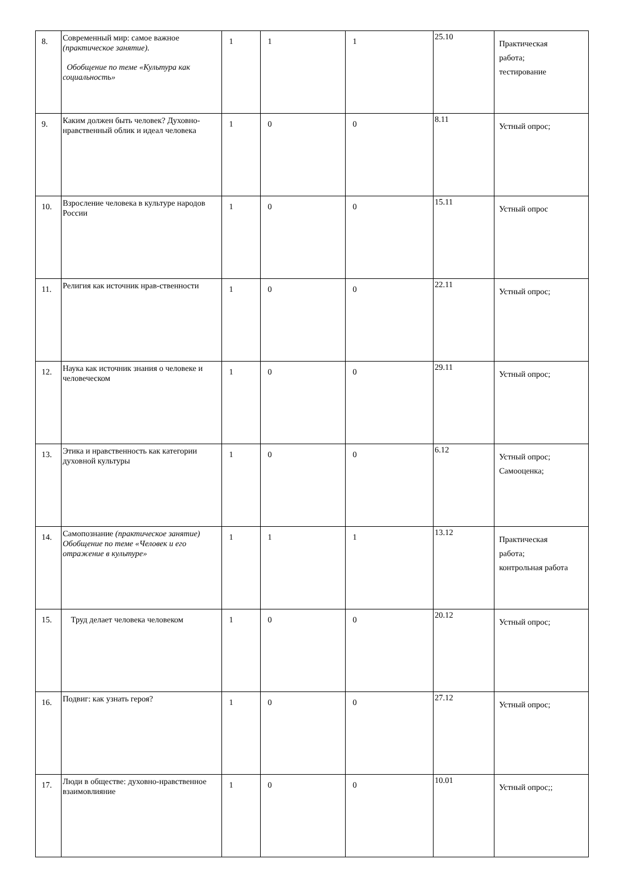| 8. | Современный мир: самое важное (практическое занятие). Обобщение по теме «Культура как социальность» | 1 | 1 | 1 | 25.10 | Практическая работа; тестирование |
| 9. | Каким должен быть человек? Духовно- нравственный облик и идеал человека | 1 | 0 | 0 | 8.11 | Устный опрос; |
| 10. | Взросление человека в культуре народов России | 1 | 0 | 0 | 15.11 | Устный опрос |
| 11. | Религия как источник нрав-ственности | 1 | 0 | 0 | 22.11 | Устный опрос; |
| 12. | Наука как источник знания о человеке и человеческом | 1 | 0 | 0 | 29.11 | Устный опрос; |
| 13. | Этика и нравственность как категории духовной культуры | 1 | 0 | 0 | 6.12 | Устный опрос; Самооценка; |
| 14. | Самопознание (практическое занятие) Обобщение по теме «Человек и его отражение в культуре» | 1 | 1 | 1 | 13.12 | Практическая работа; контрольная работа |
| 15. | Труд делает человека человеком | 1 | 0 | 0 | 20.12 | Устный опрос; |
| 16. | Подвиг: как узнать героя? | 1 | 0 | 0 | 27.12 | Устный опрос; |
| 17. | Люди в обществе: духовно-нравственное взаимовлияние | 1 | 0 | 0 | 10.01 | Устный опрос;; |